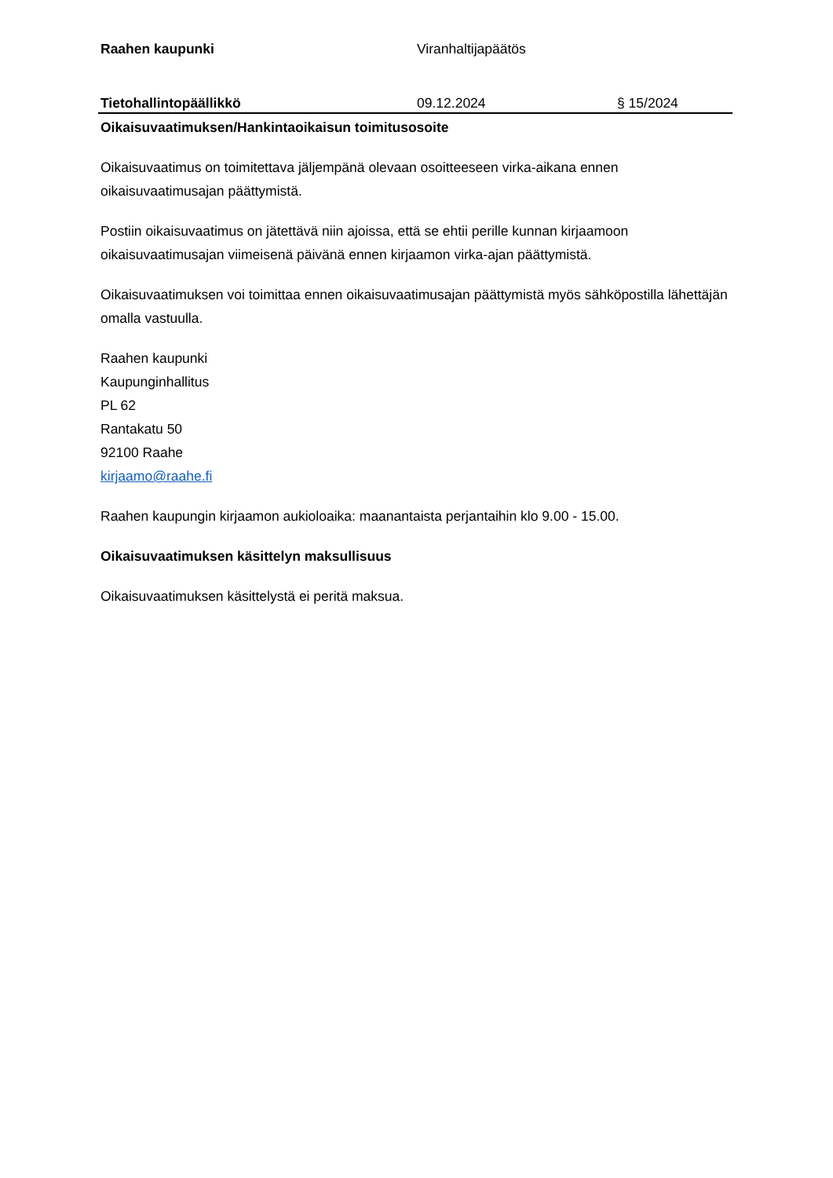Raahen kaupunki Viranhaltijapäätös
Tietohallintopäällikkö 09.12.2024 § 15/2024
Oikaisuvaatimuksen/Hankintaoikaisun toimitusosoite
Oikaisuvaatimus on toimitettava jäljempänä olevaan osoitteeseen virka-aikana ennen oikaisuvaatimusajan päättymistä.
Postiin oikaisuvaatimus on jätettävä niin ajoissa, että se ehtii perille kunnan kirjaamoon oikaisuvaatimusajan viimeisenä päivänä ennen kirjaamon virka-ajan päättymistä.
Oikaisuvaatimuksen voi toimittaa ennen oikaisuvaatimusajan päättymistä myös sähköpostilla lähettäjän omalla vastuulla.
Raahen kaupunki
Kaupunginhallitus
PL 62
Rantakatu 50
92100 Raahe
kirjaamo@raahe.fi
Raahen kaupungin kirjaamon aukioloaika: maanantaista perjantaihin klo 9.00 - 15.00.
Oikaisuvaatimuksen käsittelyn maksullisuus
Oikaisuvaatimuksen käsittelystä ei peritä maksua.